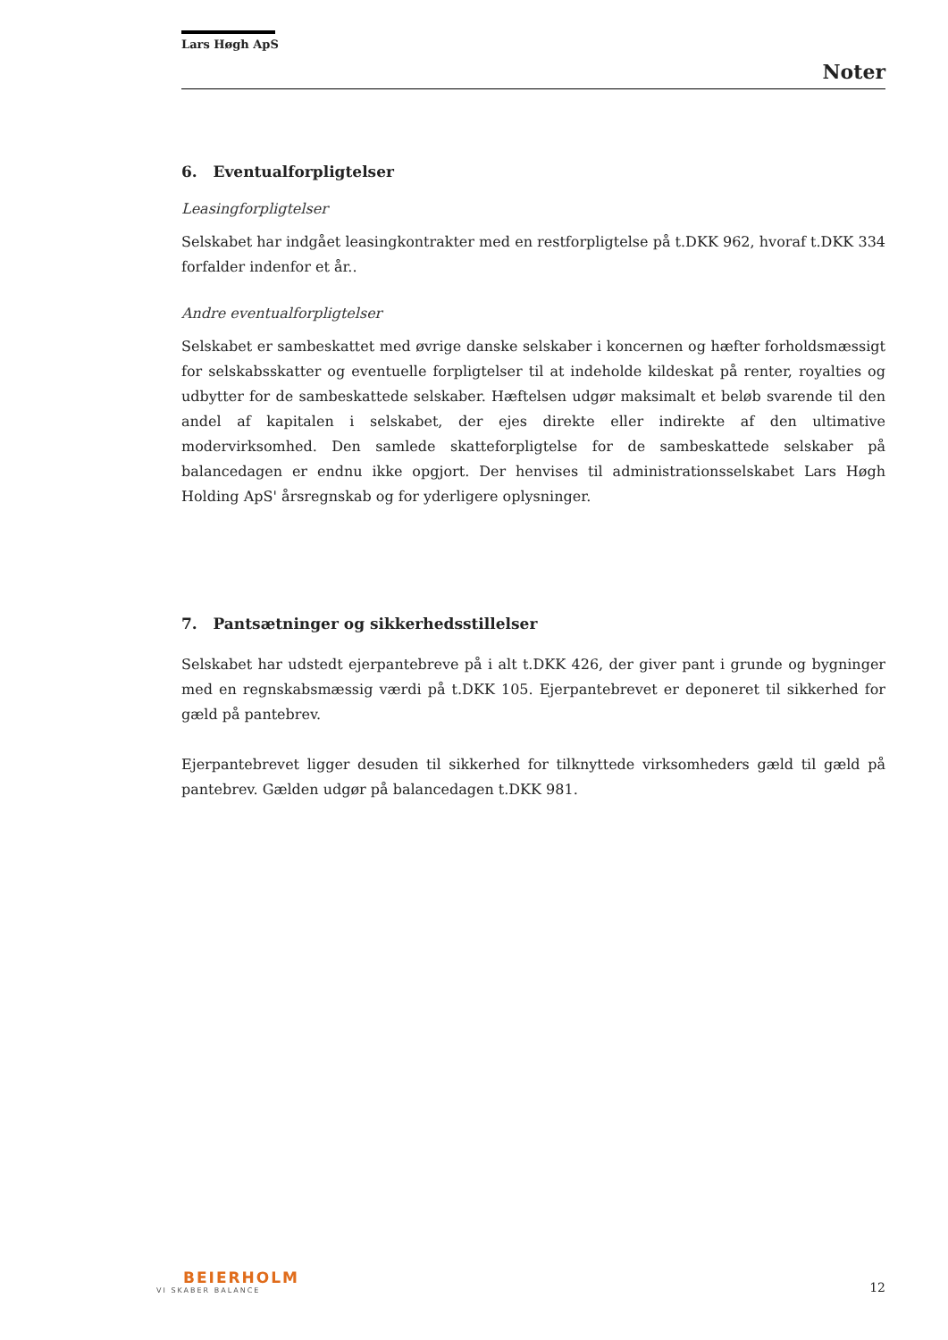Lars Høgh ApS
Noter
6. Eventualforpligtelser
Leasingforpligtelser
Selskabet har indgået leasingkontrakter med en restforpligtelse på t.DKK 962, hvoraf t.DKK 334 forfalder indenfor et år..
Andre eventualforpligtelser
Selskabet er sambeskattet med øvrige danske selskaber i koncernen og hæfter forholdsmæssigt for selskabsskatter og eventuelle forpligtelser til at indeholde kildeskat på renter, royalties og udbytter for de sambeskattede selskaber. Hæftelsen udgør maksimalt et beløb svarende til den andel af kapitalen i selskabet, der ejes direkte eller indirekte af den ultimative modervirksomhed. Den samlede skatteforpligtelse for de sambeskattede selskaber på balancedagen er endnu ikke opgjort. Der henvises til administrationsselskabet Lars Høgh Holding ApS' årsregnskab og for yderligere oplysninger.
7. Pantsætninger og sikkerhedsstillelser
Selskabet har udstedt ejerpantebreve på i alt t.DKK 426, der giver pant i grunde og bygninger med en regnskabsmæssig værdi på t.DKK 105. Ejerpantebrevet er deponeret til sikkerhed for gæld på pantebrev.
Ejerpantebrevet ligger desuden til sikkerhed for tilknyttede virksomheders gæld til gæld på pantebrev. Gælden udgør på balancedagen t.DKK 981.
BEIERHOLM
VI SKABER BALANCE
12